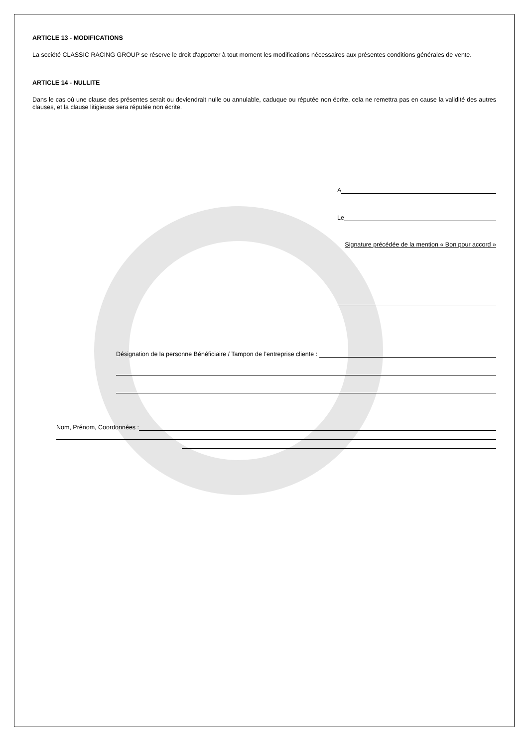ARTICLE 13 - MODIFICATIONS
La société CLASSIC RACING GROUP se réserve le droit d'apporter à tout moment les modifications nécessaires aux présentes conditions générales de vente.
ARTICLE 14 - NULLITE
Dans le cas où une clause des présentes serait ou deviendrait nulle ou annulable, caduque ou réputée non écrite, cela ne remettra pas en cause la validité des autres clauses, et la clause litigieuse sera réputée non écrite.
A
Le
Signature précédée de la mention « Bon pour accord »
Désignation de la personne Bénéficiaire / Tampon de l’entreprise cliente :
Nom, Prénom, Coordonnées :